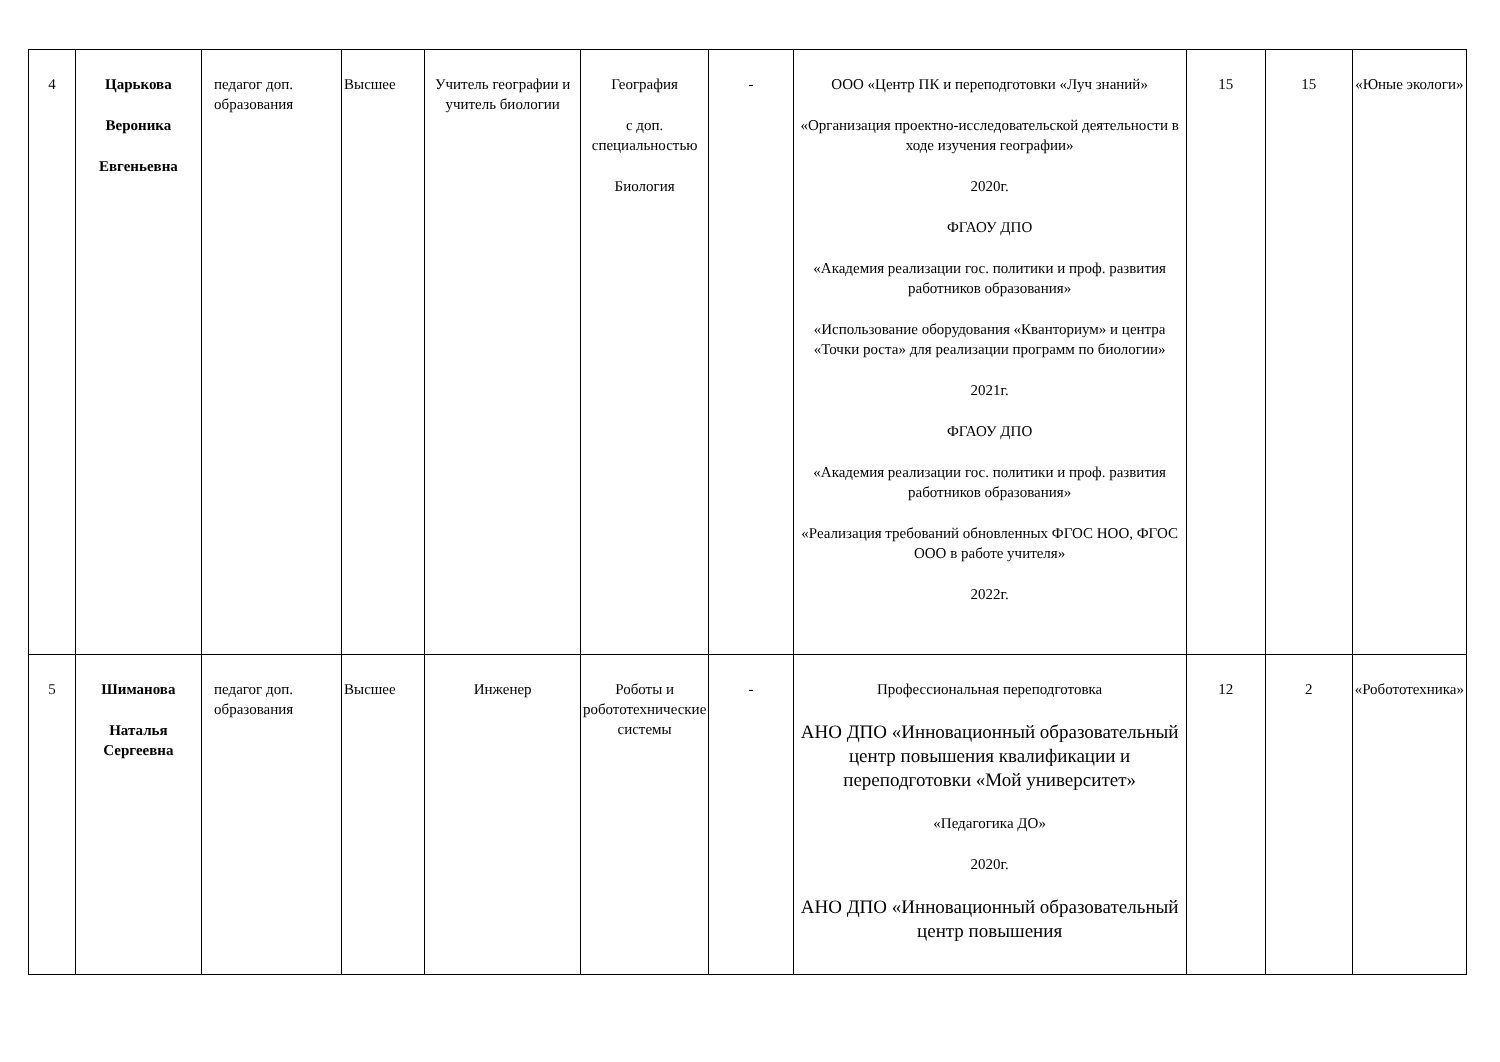| 4 | Царькова Вероника Евгеньевна | педагог доп. образования | Высшее | Учитель географии и учитель биологии | География с доп. специальностью Биология | - | ООО «Центр ПК и переподготовки «Луч знаний» «Организация проектно-исследовательской деятельности в ходе изучения географии» 2020г. ФГАОУ ДПО «Академия реализации гос. политики и проф. развития работников образования» «Использование оборудования «Кванториум» и центра «Точки роста» для реализации программ по биологии» 2021г. ФГАОУ ДПО «Академия реализации гос. политики и проф. развития работников образования» «Реализация требований обновленных ФГОС НОО, ФГОС ООО в работе учителя» 2022г. | 15 | 15 | «Юные экологи» |
| 5 | Шиманова Наталья Сергеевна | педагог доп. образования | Высшее | Инженер | Роботы и робототехнические системы | - | Профессиональная переподготовка АНО ДПО «Инновационный образовательный центр повышения квалификации и переподготовки «Мой университет» «Педагогика ДО» 2020г. АНО ДПО «Инновационный образовательный центр повышения | 12 | 2 | «Робототехника» |